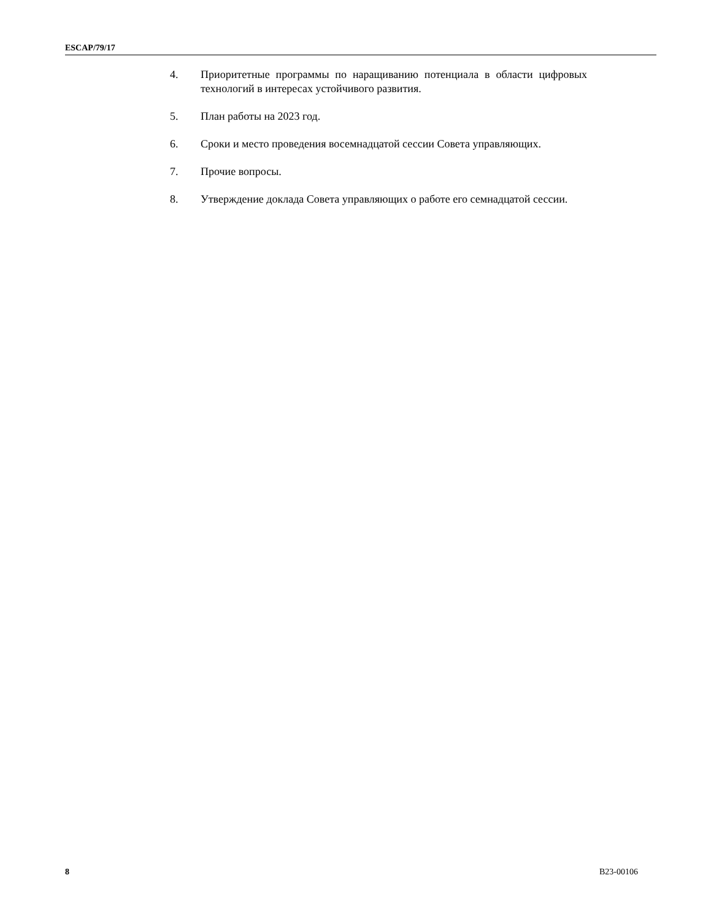ESCAP/79/17
4. Приоритетные программы по наращиванию потенциала в области цифровых технологий в интересах устойчивого развития.
5. План работы на 2023 год.
6. Сроки и место проведения восемнадцатой сессии Совета управляющих.
7. Прочие вопросы.
8. Утверждение доклада Совета управляющих о работе его семнадцатой сессии.
8 B23-00106